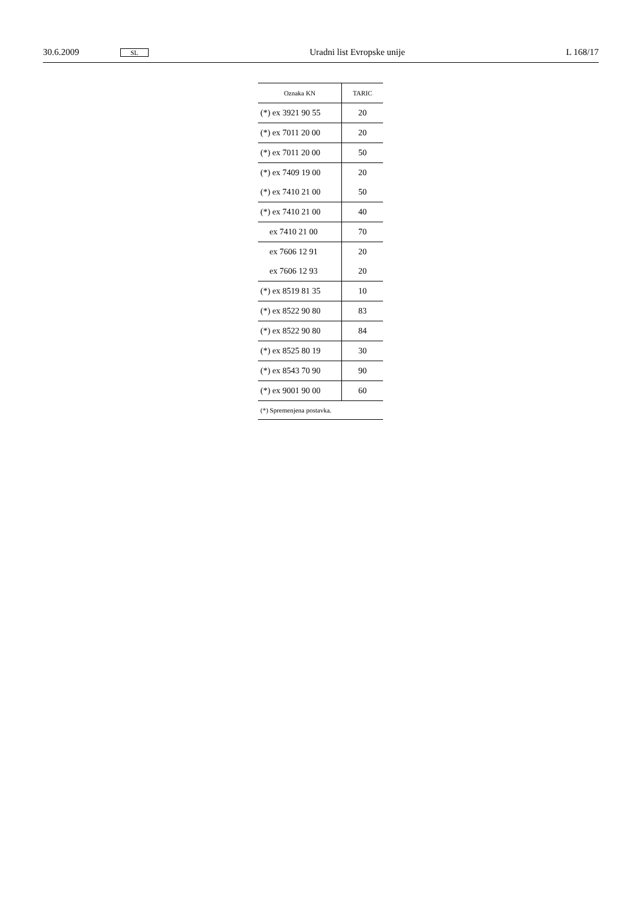30.6.2009 SL Uradni list Evropske unije L 168/17
| Oznaka KN | TARIC |
| --- | --- |
| (*) ex 3921 90 55 | 20 |
| (*) ex 7011 20 00 | 20 |
| (*) ex 7011 20 00 | 50 |
| (*) ex 7409 19 00 | 20 |
| (*) ex 7410 21 00 | 50 |
| (*) ex 7410 21 00 | 40 |
| ex 7410 21 00 | 70 |
| ex 7606 12 91 | 20 |
| ex 7606 12 93 | 20 |
| (*) ex 8519 81 35 | 10 |
| (*) ex 8522 90 80 | 83 |
| (*) ex 8522 90 80 | 84 |
| (*) ex 8525 80 19 | 30 |
| (*) ex 8543 70 90 | 90 |
| (*) ex 9001 90 00 | 60 |
| (*) Spremenjena postavka. | |